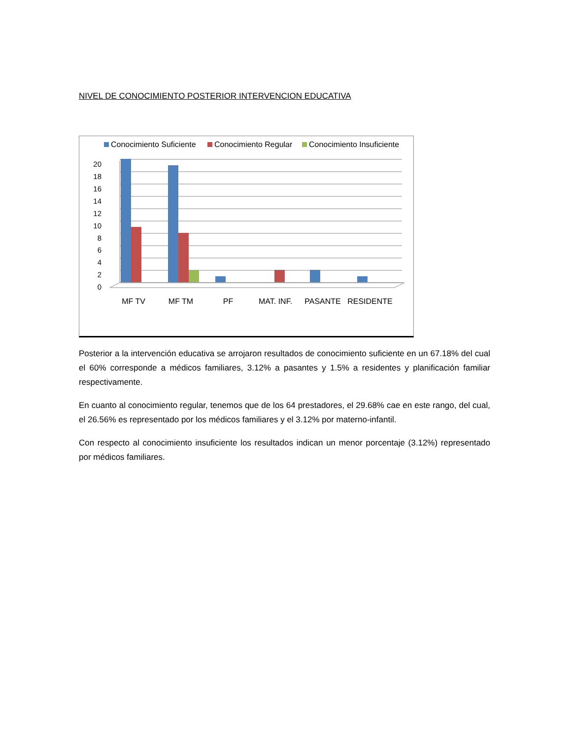NIVEL DE CONOCIMIENTO POSTERIOR INTERVENCION EDUCATIVA
Conocimiento Suficiente
Conocimiento Regular
Conocimiento Insuficiente
0
2
4
6
8
10
12
14
16
18
20
MF TV
MF TM
PF
MAT. INF.
PASANTE
RESIDENTE
Posterior a la intervención educativa se arrojaron resultados de conocimiento suficiente en un 67.18% del cual el 60% corresponde a médicos familiares, 3.12% a pasantes y 1.5% a residentes y planificación familiar respectivamente.
En cuanto al conocimiento regular, tenemos que de los 64 prestadores, el 29.68% cae en este rango, del cual, el 26.56% es representado por los médicos familiares y el 3.12% por materno-infantil.
Con respecto al conocimiento insuficiente los resultados indican un menor porcentaje (3.12%) representado por médicos familiares.